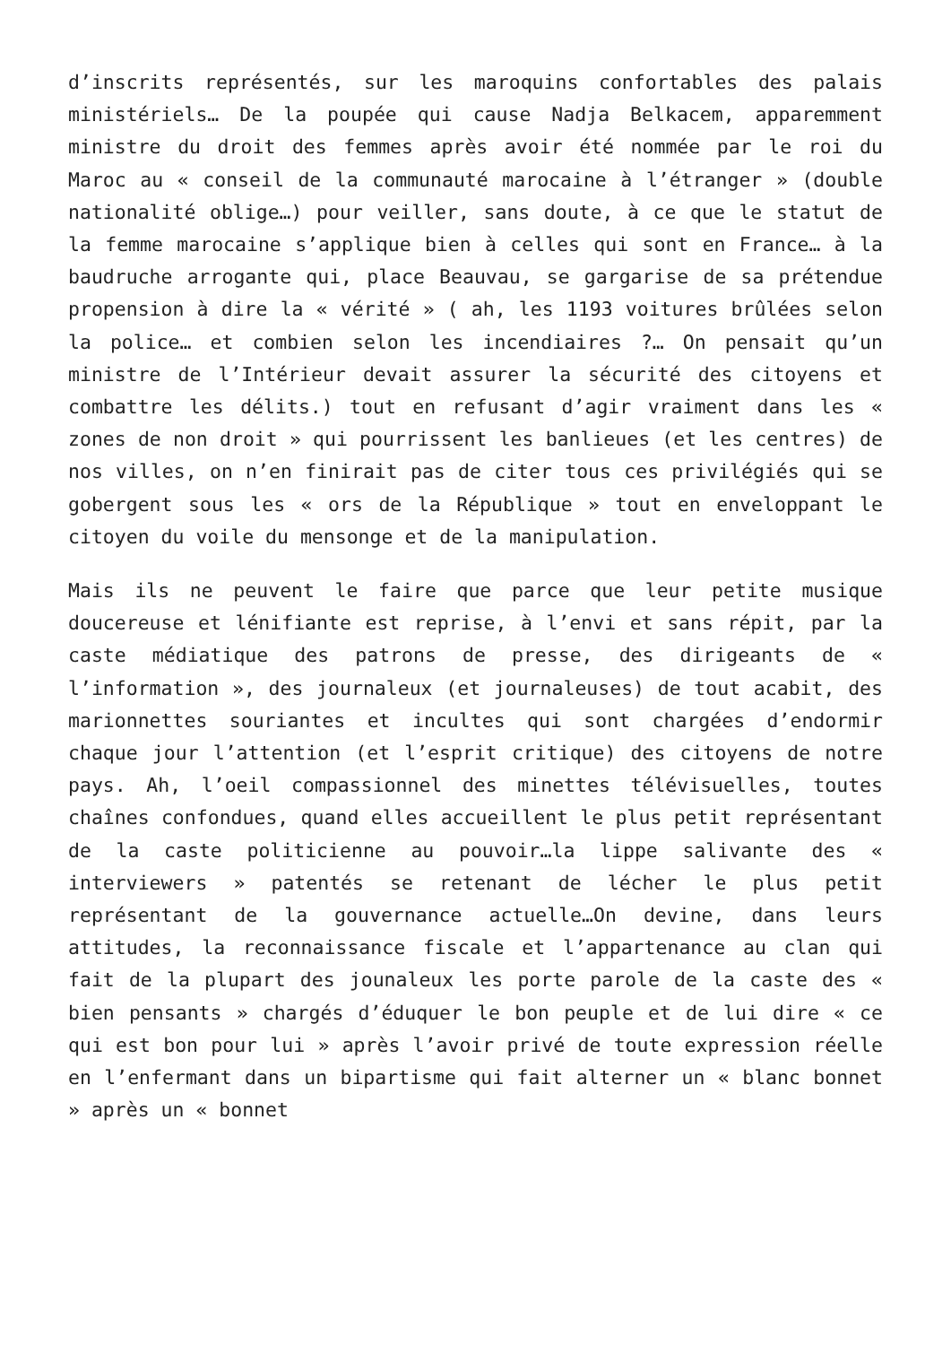d’inscrits représentés, sur les maroquins confortables des palais ministériels… De la poupée qui cause Nadja Belkacem, apparemment ministre du droit des femmes après avoir été nommée par le roi du Maroc au « conseil de la communauté marocaine à l’étranger » (double nationalité oblige…) pour veiller, sans doute, à ce que le statut de la femme marocaine s’applique bien à celles qui sont en France… à la baudruche arrogante qui, place Beauvau, se gargarise de sa prétendue propension à dire la « vérité » ( ah, les 1193 voitures brûlées selon la police… et combien selon les incendiaires ?… On pensait qu’un ministre de l’Intérieur devait assurer la sécurité des citoyens et combattre les délits.) tout en refusant d’agir vraiment dans les « zones de non droit » qui pourrissent les banlieues (et les centres) de nos villes, on n’en finirait pas de citer tous ces privilégiés qui se gobergent sous les « ors de la République » tout en enveloppant le citoyen du voile du mensonge et de la manipulation.
Mais ils ne peuvent le faire que parce que leur petite musique doucereuse et lénifiante est reprise, à l’envi et sans répit, par la caste médiatique des patrons de presse, des dirigeants de « l’information », des journaleux (et journaleuses) de tout acabit, des marionnettes souriantes et incultes qui sont chargées d’endormir chaque jour l’attention (et l’esprit critique) des citoyens de notre pays. Ah, l’oeil compassionnel des minettes télévisuelles, toutes chaînes confondues, quand elles accueillent le plus petit représentant de la caste politicienne au pouvoir…la lippe salivante des « interviewers » patentés se retenant de lécher le plus petit représentant de la gouvernance actuelle…On devine, dans leurs attitudes, la reconnaissance fiscale et l’appartenance au clan qui fait de la plupart des jounaleux les porte parole de la caste des « bien pensants » chargés d’éduquer le bon peuple et de lui dire « ce qui est bon pour lui » après l’avoir privé de toute expression réelle en l’enfermant dans un bipartisme qui fait alterner un « blanc bonnet » après un « bonnet